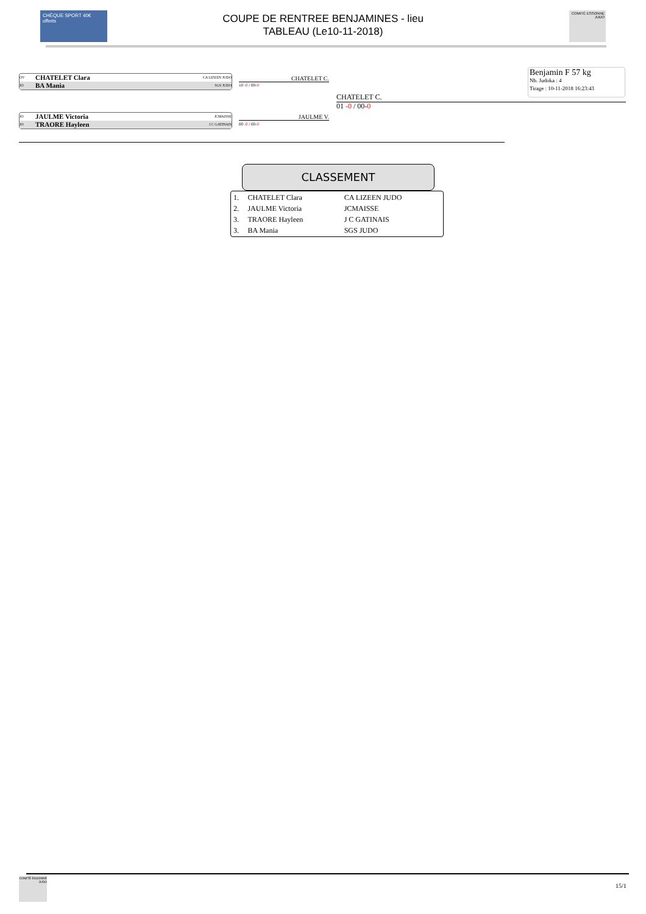CHÈQUE SPORT 40€ offerts
COUPE DE RENTREE BENJAMINES - lieu
TABLEAU (Le10-11-2018)
COMITÉ ESSONNE JUDO
OV CHATELET Clara CA LIZEEN JUDO
JO BA Mania SGS JUDO
CHATELET C.
10 -0 / 00-0
JO JAULME Victoria JCMAISSE
JO TRAORE Hayleen J C GATINAIS
JAULME V.
00 -0 / 00-0
CHATELET C.
01 -0 / 00-0
Benjamin F 57 kg
Nb. Judoka : 4
Tirage : 10-11-2018 16:23:43
CLASSEMENT
| 1. | CHATELET Clara | CA LIZEEN JUDO |
| 2. | JAULME Victoria | JCMAISSE |
| 3. | TRAORE Hayleen | J C GATINAIS |
| 3. | BA Mania | SGS JUDO |
COMITÉ ESSONNE JUDO
15/1